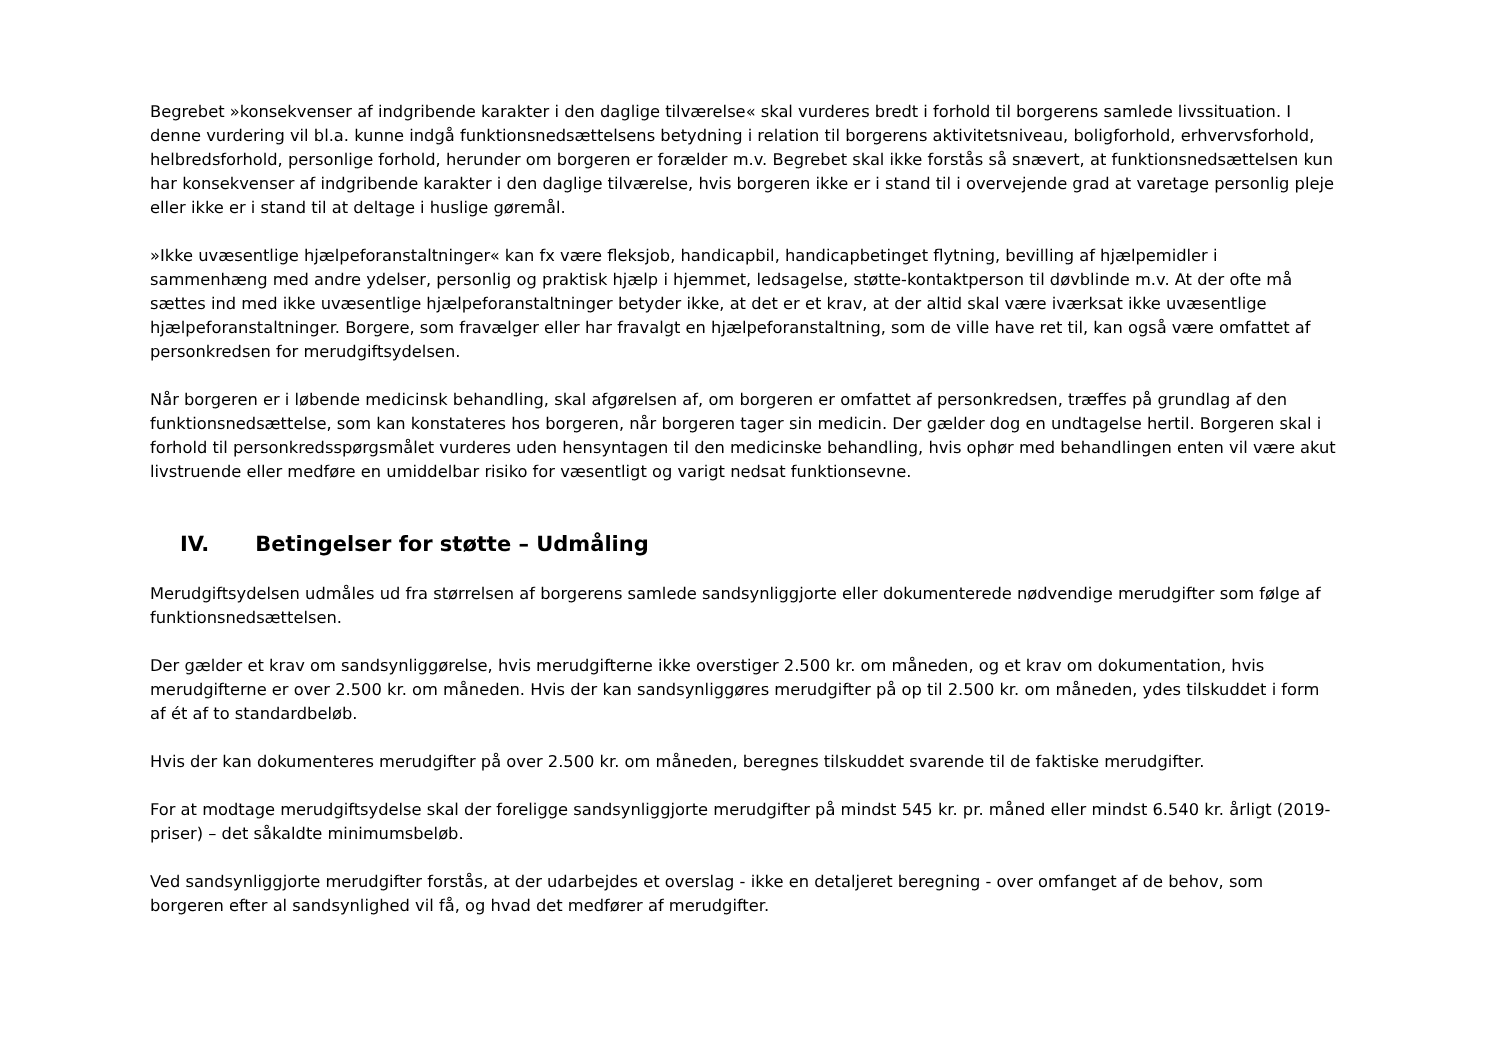Begrebet »konsekvenser af indgribende karakter i den daglige tilværelse« skal vurderes bredt i forhold til borgerens samlede livssituation. I denne vurdering vil bl.a. kunne indgå funktionsnedsættelsens betydning i relation til borgerens aktivitetsniveau, boligforhold, erhvervsforhold, helbredsforhold, personlige forhold, herunder om borgeren er forælder m.v. Begrebet skal ikke forstås så snævert, at funktionsnedsættelsen kun har konsekvenser af indgribende karakter i den daglige tilværelse, hvis borgeren ikke er i stand til i overvejende grad at varetage personlig pleje eller ikke er i stand til at deltage i huslige gøremål.
»Ikke uvæsentlige hjælpeforanstaltninger« kan fx være fleksjob, handicapbil, handicapbetinget flytning, bevilling af hjælpemidler i sammenhæng med andre ydelser, personlig og praktisk hjælp i hjemmet, ledsagelse, støtte-kontaktperson til døvblinde m.v. At der ofte må sættes ind med ikke uvæsentlige hjælpeforanstaltninger betyder ikke, at det er et krav, at der altid skal være iværksat ikke uvæsentlige hjælpeforanstaltninger. Borgere, som fravælger eller har fravalgt en hjælpeforanstaltning, som de ville have ret til, kan også være omfattet af personkredsen for merudgiftsydelsen.
Når borgeren er i løbende medicinsk behandling, skal afgørelsen af, om borgeren er omfattet af personkredsen, træffes på grundlag af den funktionsnedsættelse, som kan konstateres hos borgeren, når borgeren tager sin medicin. Der gælder dog en undtagelse hertil. Borgeren skal i forhold til personkredsspørgsmålet vurderes uden hensyntagen til den medicinske behandling, hvis ophør med behandlingen enten vil være akut livstruende eller medføre en umiddelbar risiko for væsentligt og varigt nedsat funktionsevne.
IV. Betingelser for støtte – Udmåling
Merudgiftsydelsen udmåles ud fra størrelsen af borgerens samlede sandsynliggjorte eller dokumenterede nødvendige merudgifter som følge af funktionsnedsættelsen.
Der gælder et krav om sandsynliggørelse, hvis merudgifterne ikke overstiger 2.500 kr. om måneden, og et krav om dokumentation, hvis merudgifterne er over 2.500 kr. om måneden. Hvis der kan sandsynliggøres merudgifter på op til 2.500 kr. om måneden, ydes tilskuddet i form af ét af to standardbeløb.
Hvis der kan dokumenteres merudgifter på over 2.500 kr. om måneden, beregnes tilskuddet svarende til de faktiske merudgifter.
For at modtage merudgiftsydelse skal der foreligge sandsynliggjorte merudgifter på mindst 545 kr. pr. måned eller mindst 6.540 kr. årligt (2019-priser) – det såkaldte minimumsbeløb.
Ved sandsynliggjorte merudgifter forstås, at der udarbejdes et overslag - ikke en detaljeret beregning - over omfanget af de behov, som borgeren efter al sandsynlighed vil få, og hvad det medfører af merudgifter.